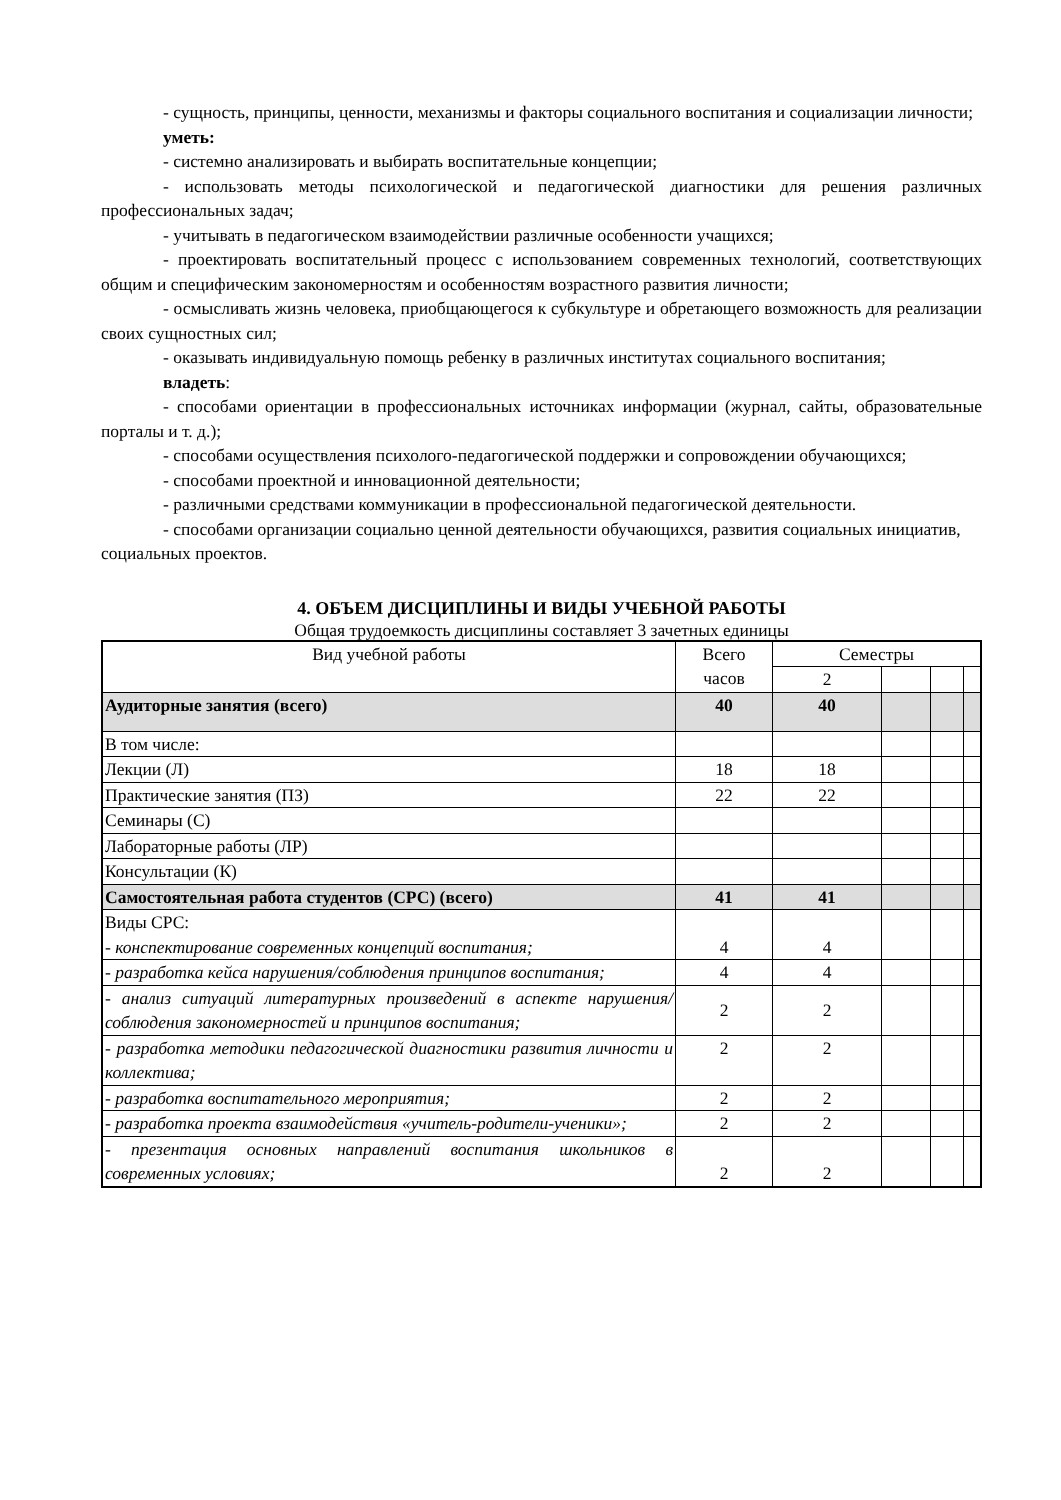- сущность, принципы, ценности, механизмы и факторы социального воспитания и социализации личности;
уметь:
- системно анализировать и выбирать воспитательные концепции;
- использовать методы психологической и педагогической диагностики для решения различных профессиональных задач;
- учитывать в педагогическом взаимодействии различные особенности учащихся;
- проектировать воспитательный процесс с использованием современных технологий, соответствующих общим и специфическим закономерностям и особенностям возрастного развития личности;
- осмысливать жизнь человека, приобщающегося к субкультуре и обретающего возможность для реализации своих сущностных сил;
- оказывать индивидуальную помощь ребенку в различных институтах социального воспитания;
владеть:
- способами ориентации в профессиональных источниках информации (журнал, сайты, образовательные порталы и т. д.);
- способами осуществления психолого-педагогической поддержки и сопровождении обучающихся;
- способами проектной и инновационной деятельности;
- различными средствами коммуникации в профессиональной педагогической деятельности.
- способами организации социально ценной деятельности обучающихся, развития социальных инициатив, социальных проектов.
4. ОБЪЕМ ДИСЦИПЛИНЫ И ВИДЫ УЧЕБНОЙ РАБОТЫ
Общая трудоемкость дисциплины составляет 3 зачетных единицы
| Вид учебной работы | Всего часов | Семестры | | | |
| --- | --- | --- | --- | --- | --- |
| | | 2 | | | |
| Аудиторные занятия (всего) | 40 | 40 | | | |
| В том числе: | | | | | |
| Лекции (Л) | 18 | 18 | | | |
| Практические занятия (ПЗ) | 22 | 22 | | | |
| Семинары (С) | | | | | |
| Лабораторные работы (ЛР) | | | | | |
| Консультации (К) | | | | | |
| Самостоятельная работа студентов (СРС) (всего) | 41 | 41 | | | |
| Виды СРС: - конспектирование современных концепций воспитания; | 4 | 4 | | | |
| - разработка кейса нарушения/соблюдения принципов воспитания; | 4 | 4 | | | |
| - анализ ситуаций литературных произведений в аспекте нарушения/соблюдения закономерностей и принципов воспитания; | 2 | 2 | | | |
| - разработка методики педагогической диагностики развития личности и коллектива; | 2 | 2 | | | |
| - разработка воспитательного мероприятия; | 2 | 2 | | | |
| - разработка проекта взаимодействия «учитель-родители-ученики»; | 2 | 2 | | | |
| - презентация основных направлений воспитания школьников в современных условиях; | 2 | 2 | | | |